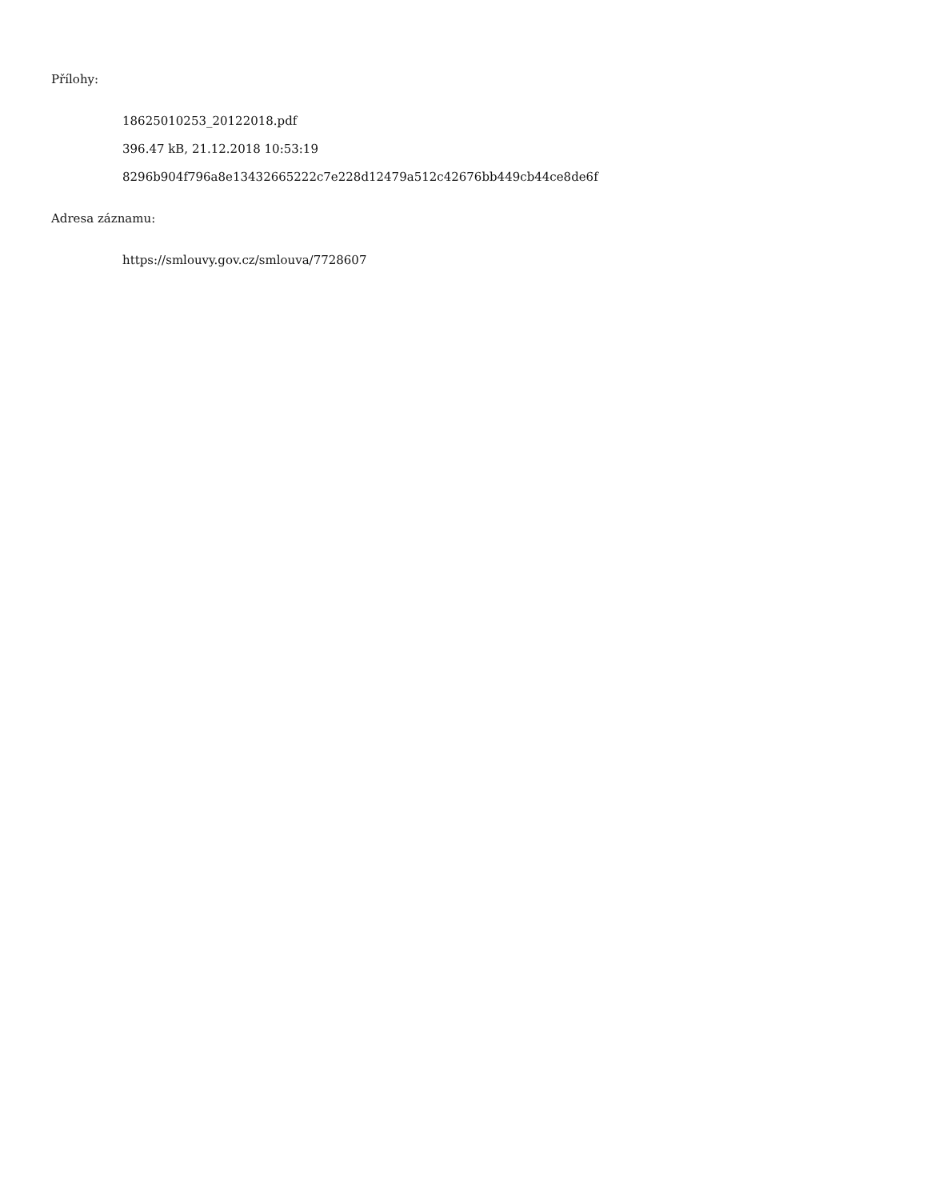Přílohy:
18625010253_20122018.pdf
396.47 kB, 21.12.2018 10:53:19
8296b904f796a8e13432665222c7e228d12479a512c42676bb449cb44ce8de6f
Adresa záznamu:
https://smlouvy.gov.cz/smlouva/7728607